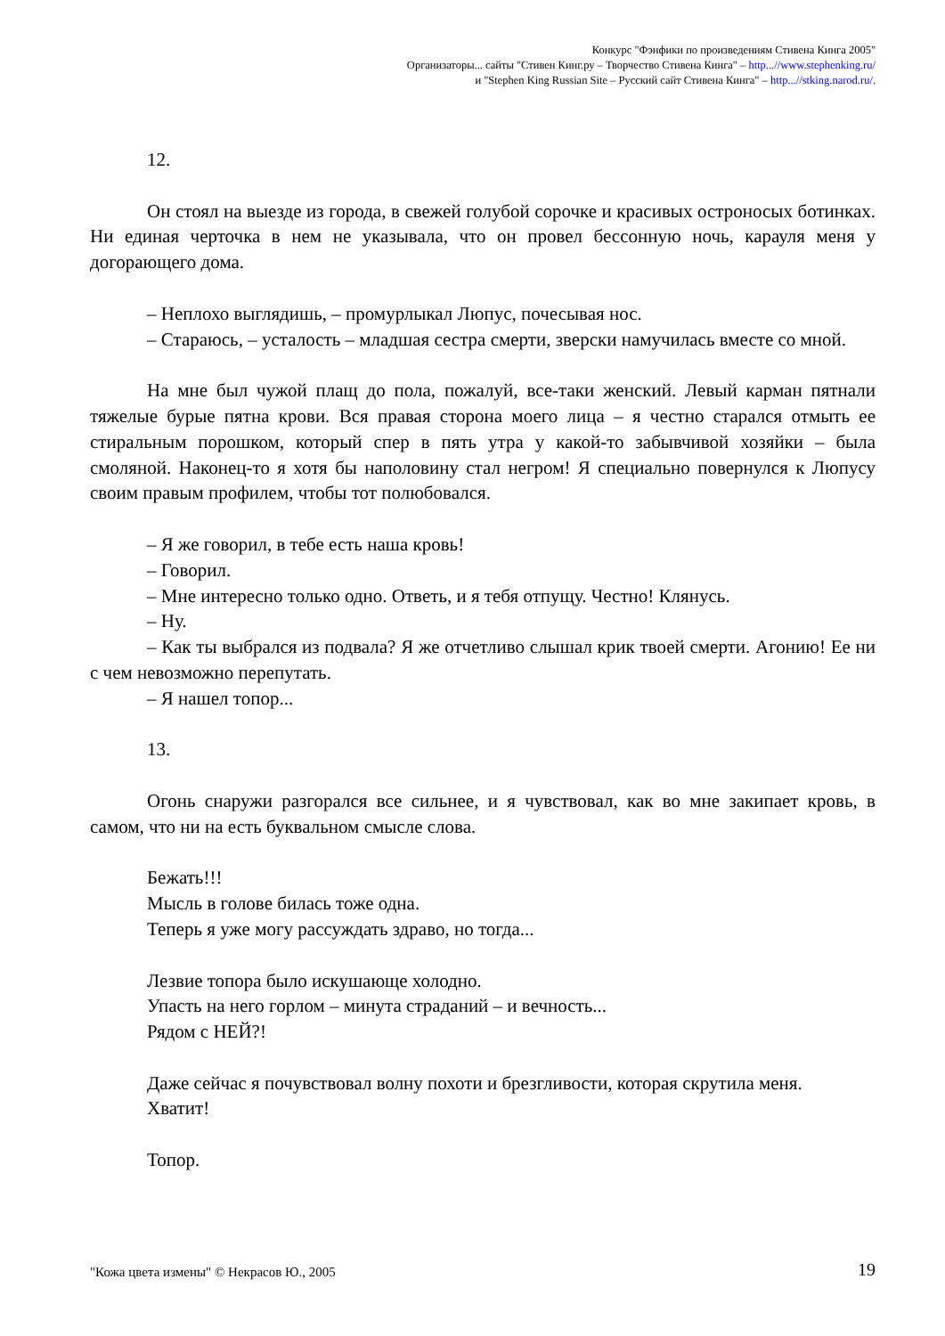Конкурс "Фэнфики по произведениям Стивена Кинга 2005"
Организаторы... сайты "Стивен Кинг.ру – Творчество Стивена Кинга" – http...//www.stephenking.ru/
и "Stephen King Russian Site – Русский сайт Стивена Кинга" – http...//stking.narod.ru/.
12.
Он стоял на выезде из города, в свежей голубой сорочке и красивых остроносых ботинках. Ни единая черточка в нем не указывала, что он провел бессонную ночь, карауля меня у догорающего дома.
– Неплохо выглядишь, – промурлыкал Люпус, почесывая нос.
– Стараюсь, – усталость – младшая сестра смерти, зверски намучилась вместе со мной.
На мне был чужой плащ до пола, пожалуй, все-таки женский. Левый карман пятнали тяжелые бурые пятна крови. Вся правая сторона моего лица – я честно старался отмыть ее стиральным порошком, который спер в пять утра у какой-то забывчивой хозяйки – была смоляной. Наконец-то я хотя бы наполовину стал негром! Я специально повернулся к Люпусу своим правым профилем, чтобы тот полюбовался.
– Я же говорил, в тебе есть наша кровь!
– Говорил.
– Мне интересно только одно. Ответь, и я тебя отпущу. Честно! Клянусь.
– Ну.
– Как ты выбрался из подвала? Я же отчетливо слышал крик твоей смерти. Агонию! Ее ни с чем невозможно перепутать.
– Я нашел топор...
13.
Огонь снаружи разгорался все сильнее, и я чувствовал, как во мне закипает кровь, в самом, что ни на есть буквальном смысле слова.
Бежать!!!
Мысль в голове билась тоже одна.
Теперь я уже могу рассуждать здраво, но тогда...
Лезвие топора было искушающе холодно.
Упасть на него горлом – минута страданий – и вечность...
Рядом с НЕЙ?!
Даже сейчас я почувствовал волну похоти и брезгливости, которая скрутила меня.
Хватит!
Топор.
"Кожа цвета измены" © Некрасов Ю., 2005 19